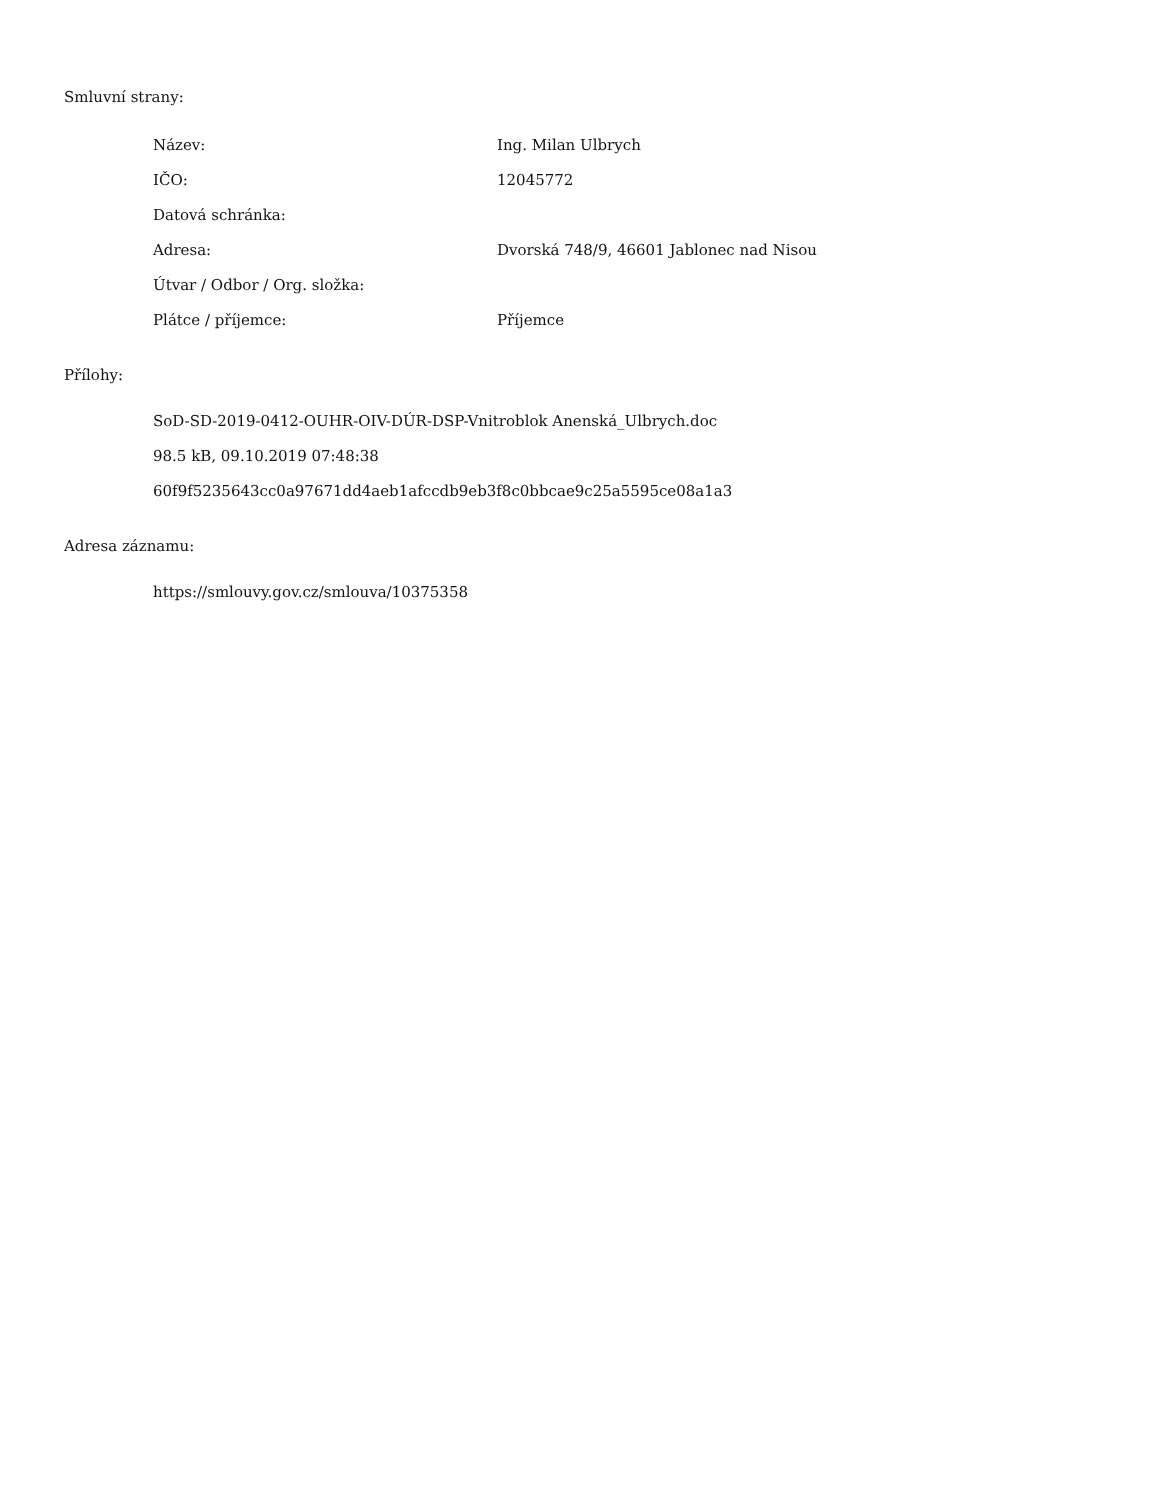Smluvní strany:
| Název: | Ing. Milan Ulbrych |
| IČO: | 12045772 |
| Datová schránka: | |
| Adresa: | Dvorská 748/9, 46601 Jablonec nad Nisou |
| Útvar / Odbor / Org. složka: | |
| Plátce / příjemce: | Příjemce |
Přílohy:
SoD-SD-2019-0412-OUHR-OIV-DÚR-DSP-Vnitroblok Anenská_Ulbrych.doc
98.5 kB, 09.10.2019 07:48:38
60f9f5235643cc0a97671dd4aeb1afccdb9eb3f8c0bbcae9c25a5595ce08a1a3
Adresa záznamu:
https://smlouvy.gov.cz/smlouva/10375358